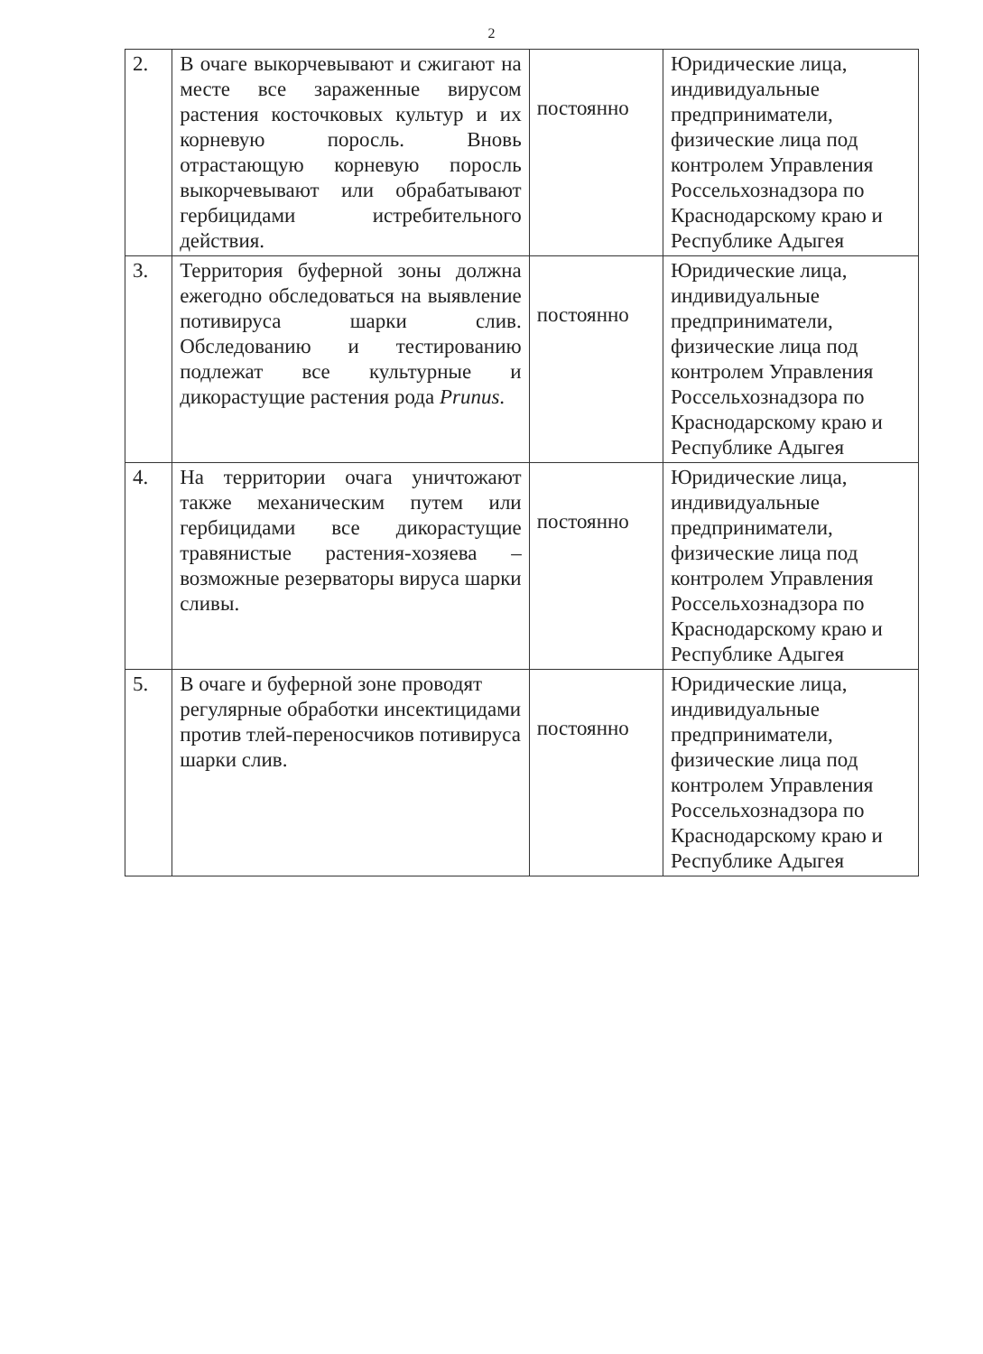2
| 2. | В очаге выкорчевывают и сжигают на месте все зараженные вирусом растения косточковых культур и их корневую поросль. Вновь отрастающую корневую поросль выкорчевывают или обрабатывают гербицидами истребительного действия. | постоянно | Юридические лица, индивидуальные предприниматели, физические лица под контролем Управления Россельхознадзора по Краснодарскому краю и Республике Адыгея |
| 3. | Территория буферной зоны должна ежегодно обследоваться на выявление потивируса шарки слив. Обследованию и тестированию подлежат все культурные и дикорастущие растения рода Prunus . | постоянно | Юридические лица, индивидуальные предприниматели, физические лица под контролем Управления Россельхознадзора по Краснодарскому краю и Республике Адыгея |
| 4. | На территории очага уничтожают также механическим путем или гербицидами все дикорастущие травянистые растения-хозяева – возможные резерваторы вируса шарки сливы. | постоянно | Юридические лица, индивидуальные предприниматели, физические лица под контролем Управления Россельхознадзора по Краснодарскому краю и Республике Адыгея |
| 5. | В очаге и буферной зоне проводят регулярные обработки инсектицидами против тлей-переносчиков потивируса шарки слив. | постоянно | Юридические лица, индивидуальные предприниматели, физические лица под контролем Управления Россельхознадзора по Краснодарскому краю и Республике Адыгея |